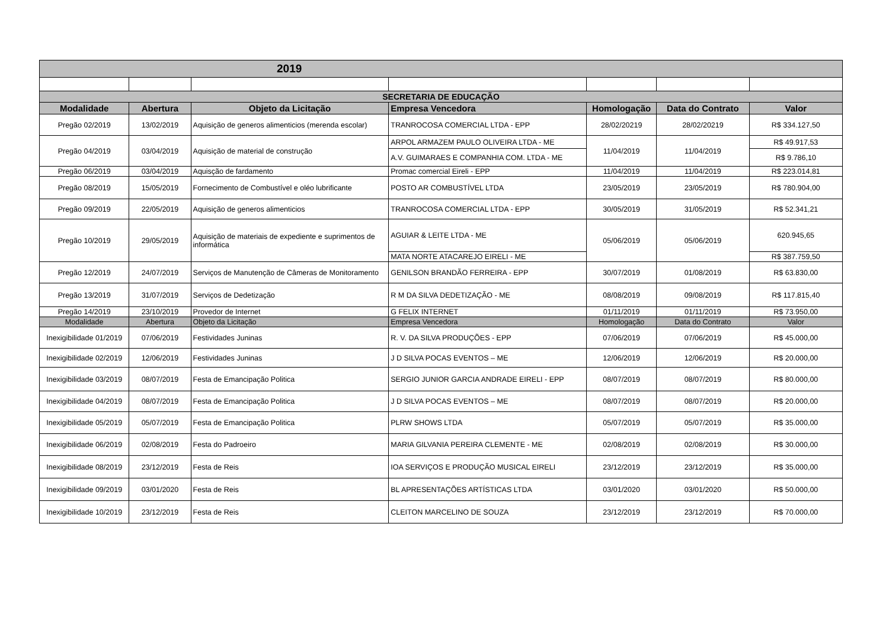| 2019 | | | | | | |
| SECRETARIA DE EDUCAÇÃO | | | | | | |
| Modalidade | Abertura | Objeto da Licitação | Empresa Vencedora | Homologação | Data do Contrato | Valor |
| Pregão 02/2019 | 13/02/2019 | Aquisição de generos alimenticios (merenda escolar) | TRANROCOSA COMERCIAL LTDA - EPP | 28/02/20219 | 28/02/20219 | R$ 334.127,50 |
| Pregão 04/2019 | 03/04/2019 | Aquisição de material de construção | ARPOL ARMAZEM PAULO OLIVEIRA LTDA - ME | 11/04/2019 | 11/04/2019 | R$ 49.917,53 |
| | | | A.V. GUIMARAES E COMPANHIA COM. LTDA - ME | | | R$ 9.786,10 |
| Pregão 06/2019 | 03/04/2019 | Aquisção de fardamento | Promac comercial Eireli - EPP | 11/04/2019 | 11/04/2019 | R$ 223.014,81 |
| Pregão 08/2019 | 15/05/2019 | Fornecimento de Combustível e oléo lubrificante | POSTO AR COMBUSTÍVEL LTDA | 23/05/2019 | 23/05/2019 | R$ 780.904,00 |
| Pregão 09/2019 | 22/05/2019 | Aquisição de generos alimenticios | TRANROCOSA COMERCIAL LTDA - EPP | 30/05/2019 | 31/05/2019 | R$ 52.341,21 |
| Pregão 10/2019 | 29/05/2019 | Aquisição de materiais de expediente e suprimentos de informática | AGUIAR & LEITE LTDA - ME | 05/06/2019 | 05/06/2019 | 620.945,65 |
| | | | MATA NORTE ATACAREJO EIRELI - ME | | | R$ 387.759,50 |
| Pregão 12/2019 | 24/07/2019 | Serviços de Manutenção de Câmeras de Monitoramento | GENILSON BRANDÃO FERREIRA - EPP | 30/07/2019 | 01/08/2019 | R$ 63.830,00 |
| Pregão 13/2019 | 31/07/2019 | Serviços de Dedetização | R M DA SILVA DEDETIZAÇÃO - ME | 08/08/2019 | 09/08/2019 | R$ 117.815,40 |
| Pregão 14/2019 | 23/10/2019 | Provedor de Internet | G FELIX INTERNET | 01/11/2019 | 01/11/2019 | R$ 73.950,00 |
| Modalidade | Abertura | Objeto da Licitação | Empresa Vencedora | Homologação | Data do Contrato | Valor |
| Inexigibilidade 01/2019 | 07/06/2019 | Festividades Juninas | R. V. DA SILVA PRODUÇÕES - EPP | 07/06/2019 | 07/06/2019 | R$ 45.000,00 |
| Inexigibilidade 02/2019 | 12/06/2019 | Festividades Juninas | J D SILVA POCAS EVENTOS – ME | 12/06/2019 | 12/06/2019 | R$ 20.000,00 |
| Inexigibilidade 03/2019 | 08/07/2019 | Festa de Emancipação Politica | SERGIO JUNIOR GARCIA ANDRADE EIRELI - EPP | 08/07/2019 | 08/07/2019 | R$ 80.000,00 |
| Inexigibilidade 04/2019 | 08/07/2019 | Festa de Emancipação Politica | J D SILVA POCAS EVENTOS – ME | 08/07/2019 | 08/07/2019 | R$ 20.000,00 |
| Inexigibilidade 05/2019 | 05/07/2019 | Festa de Emancipação Politica | PLRW SHOWS LTDA | 05/07/2019 | 05/07/2019 | R$ 35.000,00 |
| Inexigibilidade 06/2019 | 02/08/2019 | Festa do Padroeiro | MARIA GILVANIA PEREIRA CLEMENTE - ME | 02/08/2019 | 02/08/2019 | R$ 30.000,00 |
| Inexigibilidade 08/2019 | 23/12/2019 | Festa de Reis | IOA SERVIÇOS E PRODUÇÃO MUSICAL EIRELI | 23/12/2019 | 23/12/2019 | R$ 35.000,00 |
| Inexigibilidade 09/2019 | 03/01/2020 | Festa de Reis | BL APRESENTAÇÕES ARTÍSTICAS LTDA | 03/01/2020 | 03/01/2020 | R$ 50.000,00 |
| Inexigibilidade 10/2019 | 23/12/2019 | Festa de Reis | CLEITON MARCELINO DE SOUZA | 23/12/2019 | 23/12/2019 | R$ 70.000,00 |